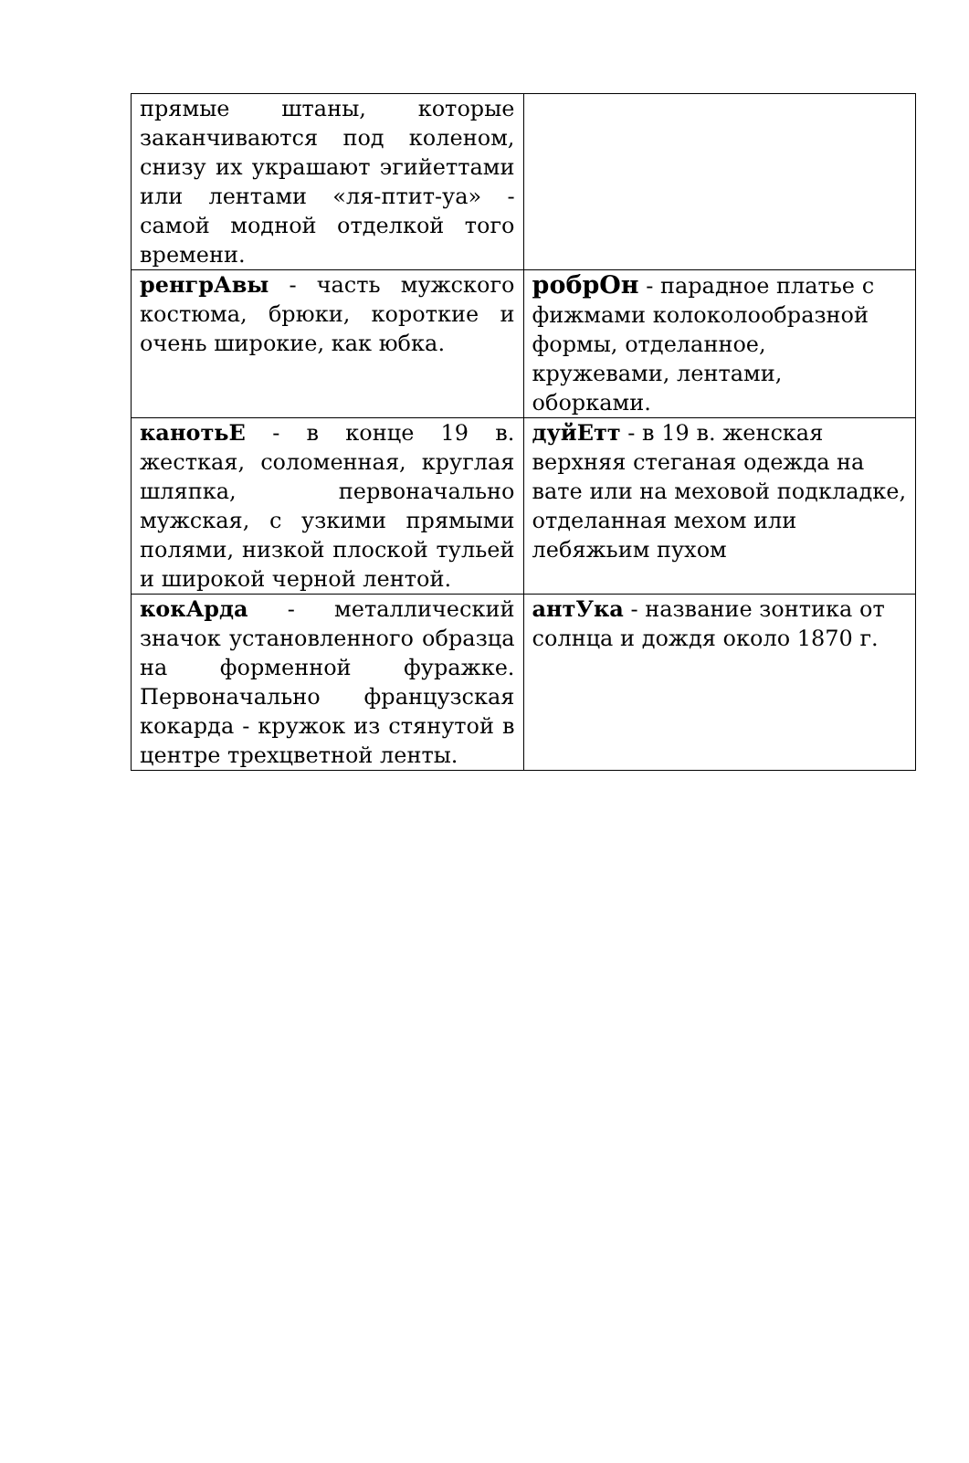| прямые штаны, которые заканчиваются под коленом, снизу их украшают эгийеттами или лентами «ля-птит-уа» - самой модной отделкой того времени. | |
| ренгрАвы - часть мужского костюма, брюки, короткие и очень широкие, как юбка. | робрОн - парадное платье с фижмами колоколообразной формы, отделанное, кружевами, лентами, оборками. |
| канотьЕ - в конце 19 в. жесткая, соломенная, круглая шляпка, первоначально мужская, с узкими прямыми полями, низкой плоской тульей и широкой черной лентой. | дуйЕтт - в 19 в. женская верхняя стеганая одежда на вате или на меховой подкладке, отделанная мехом или лебяжьим пухом |
| кокАрда - металлический значок установленного образца на форменной фуражке. Первоначально французская кокарда - кружок из стянутой в центре трехцветной ленты. | антУка - название зонтика от солнца и дождя около 1870 г. |